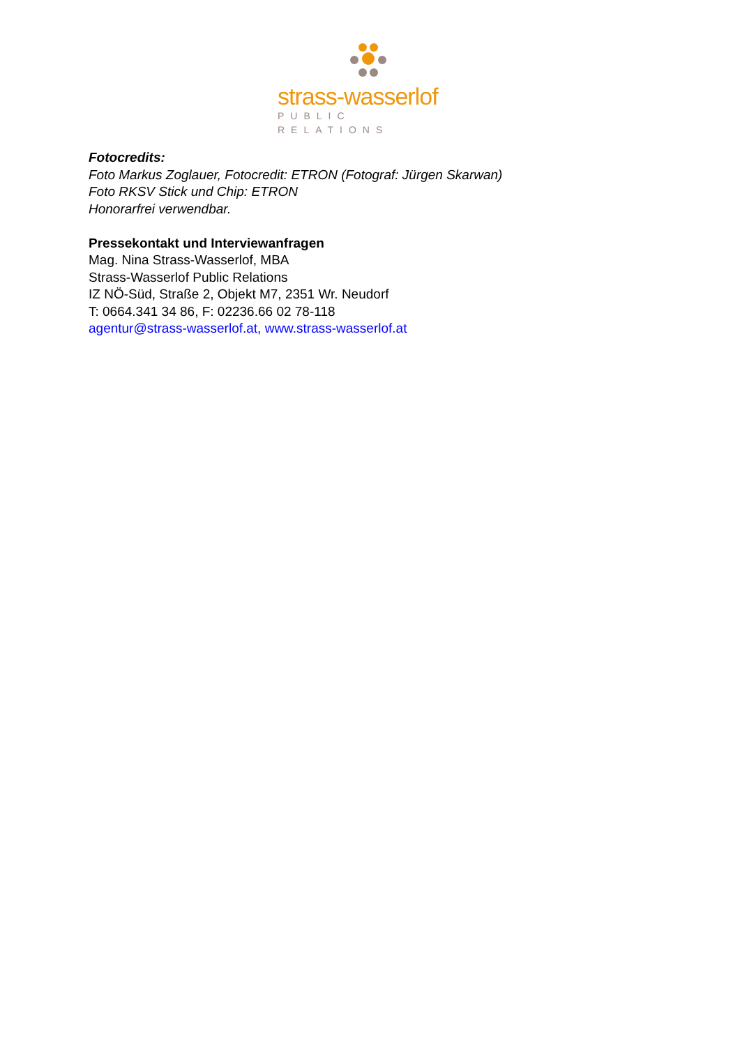strass-wasserlof
PUBLIC RELATIONS
Fotocredits:
Foto Markus Zoglauer, Fotocredit: ETRON (Fotograf: Jürgen Skarwan)
Foto RKSV Stick und Chip: ETRON
Honorarfrei verwendbar.
Pressekontakt und Interviewanfragen
Mag. Nina Strass-Wasserlof, MBA
Strass-Wasserlof Public Relations
IZ NÖ-Süd, Straße 2, Objekt M7, 2351 Wr. Neudorf
T: 0664.341 34 86, F: 02236.66 02 78-118
agentur@strass-wasserlof.at, www.strass-wasserlof.at